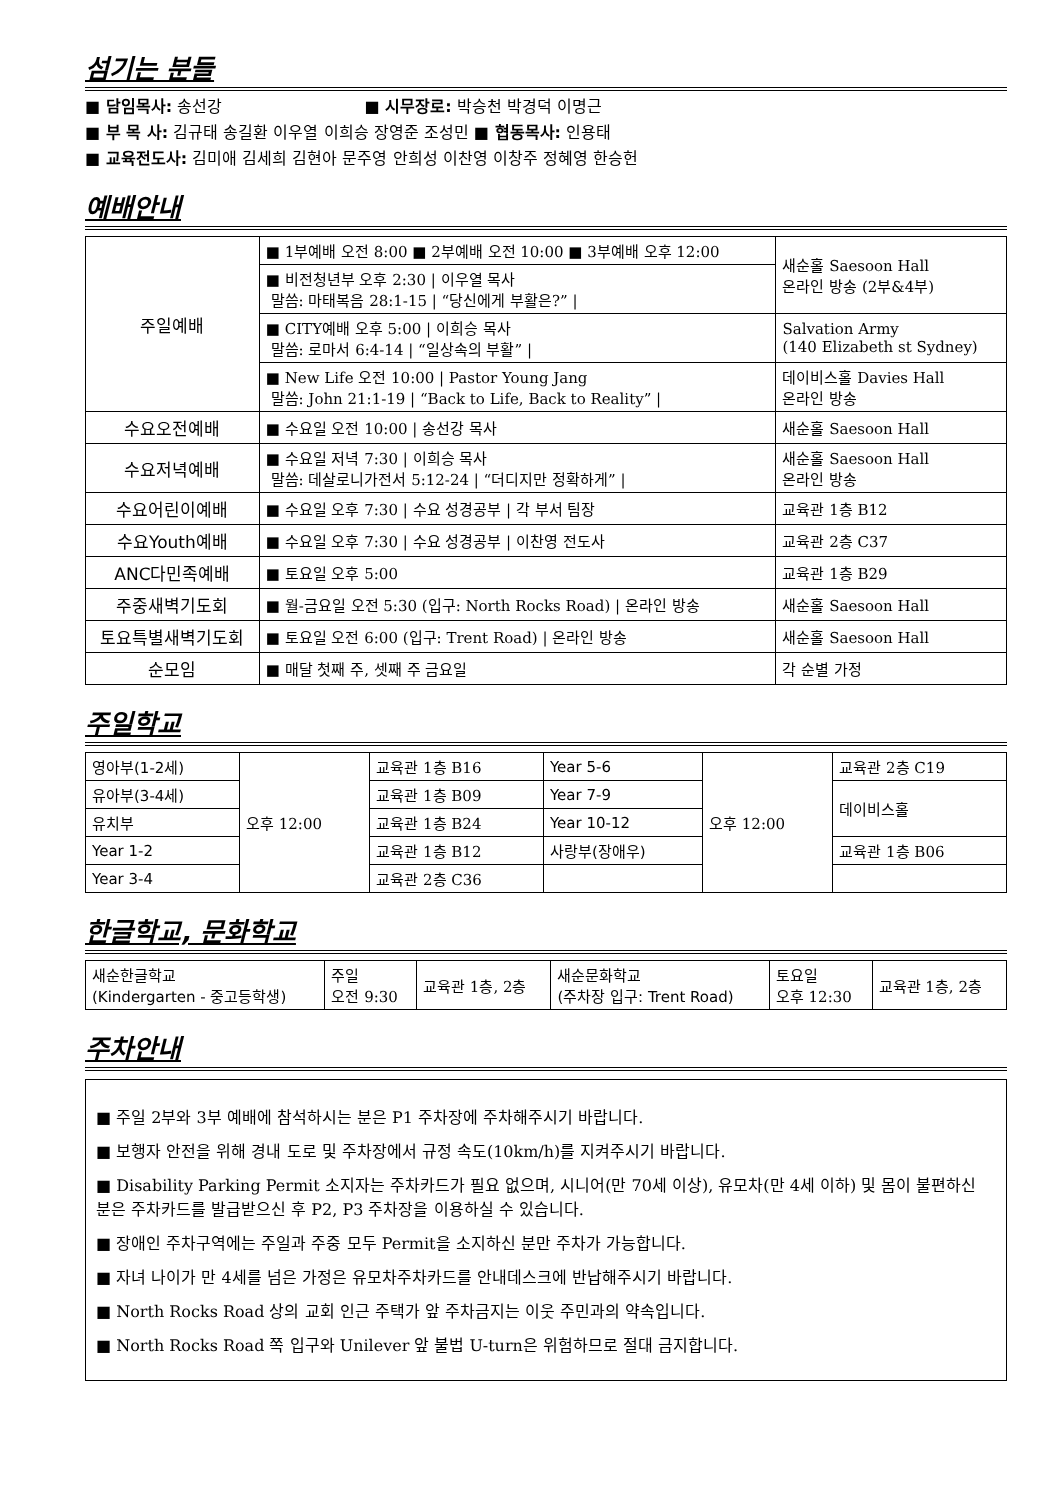섬기는 분들
■ 담임목사: 송선강 ■ 시무장로: 박승천 박경덕 이명근
■ 부 목 사: 김규태 송길환 이우열 이희승 장영준 조성민 ■ 협동목사: 인용태
■ 교육전도사: 김미애 김세희 김현아 문주영 안희성 이찬영 이창주 정혜영 한승헌
예배안내
| 주일예배 | ■ 1부예배 오전 8:00 ■ 2부예배 오전 10:00 ■ 3부예배 오후 12:00 | 새순홀 Saesoon Hall 온라인 방송 (2부&4부) |
| | ■ 비전청년부 오후 2:30 / 이우열 목사 말씀: 마태복음 28:1-15 / “당신에게 부활은?” / | |
| | ■ CITY예배 오후 5:00 / 이희승 목사 말씀: 로마서 6:4-14 / “일상속의 부활” / | Salvation Army (140 Elizabeth st Sydney) |
| | ■ New Life 오전 10:00 / Pastor Young Jang 말씀: John 21:1-19 / “Back to Life, Back to Reality” / | 데이비스홀 Davies Hall 온라인 방송 |
| 수요오전예배 | ■ 수요일 오전 10:00 / 송선강 목사 | 새순홀 Saesoon Hall |
| 수요저녁예배 | ■ 수요일 저녁 7:30 / 이희승 목사 말씀: 데살로니가전서 5:12-24 / “더디지만 정확하게” / | 새순홀 Saesoon Hall 온라인 방송 |
| 수요어린이예배 | ■ 수요일 오후 7:30 / 수요 성경공부 / 각 부서 팀장 | 교육관 1층 B12 |
| 수요Youth예배 | ■ 수요일 오후 7:30 / 수요 성경공부 / 이찬영 전도사 | 교육관 2층 C37 |
| ANC다민족예배 | ■ 토요일 오후 5:00 | 교육관 1층 B29 |
| 주중새벽기도회 | ■ 월-금요일 오전 5:30 (입구: North Rocks Road) / 온라인 방송 | 새순홀 Saesoon Hall |
| 토요특별새벽기도회 | ■ 토요일 오전 6:00 (입구: Trent Road) / 온라인 방송 | 새순홀 Saesoon Hall |
| 순모임 | ■ 매달 첫째 주, 셋째 주 금요일 | 각 순별 가정 |
주일학교
| 영아부(1-2세) | 오후 12:00 | 교육관 1층 B16 | Year 5-6 | 오후 12:00 | 교육관 2층 C19 |
| 유아부(3-4세) | | 교육관 1층 B09 | Year 7-9 | | 데이비스홀 |
| 유치부 | | 교육관 1층 B24 | Year 10-12 | | |
| Year 1-2 | | 교육관 1층 B12 | 사랑부(장애우) | | 교육관 1층 B06 |
| Year 3-4 | | 교육관 2층 C36 | | | |
한글학교, 문화학교
| 새순한글학교 (Kindergarten - 중고등학생) | 주일 오전 9:30 | 교육관 1층, 2층 | 새순문화학교 (주차장 입구: Trent Road) | 토요일 오후 12:30 | 교육관 1층, 2층 |
주차안내
■ 주일 2부와 3부 예배에 참석하시는 분은 P1 주차장에 주차해주시기 바랍니다.
■ 보행자 안전을 위해 경내 도로 및 주차장에서 규정 속도(10km/h)를 지켜주시기 바랍니다.
■ Disability Parking Permit 소지자는 주차카드가 필요 없으며, 시니어(만 70세 이상), 유모차(만 4세 이하) 및 몸이 불편하신 분은 주차카드를 발급받으신 후 P2, P3 주차장을 이용하실 수 있습니다.
■ 장애인 주차구역에는 주일과 주중 모두 Permit을 소지하신 분만 주차가 가능합니다.
■ 자녀 나이가 만 4세를 넘은 가정은 유모차주차카드를 안내데스크에 반납해주시기 바랍니다.
■ North Rocks Road 상의 교회 인근 주택가 앞 주차금지는 이웃 주민과의 약속입니다.
■ North Rocks Road 쪽 입구와 Unilever 앞 불법 U-turn은 위험하므로 절대 금지합니다.